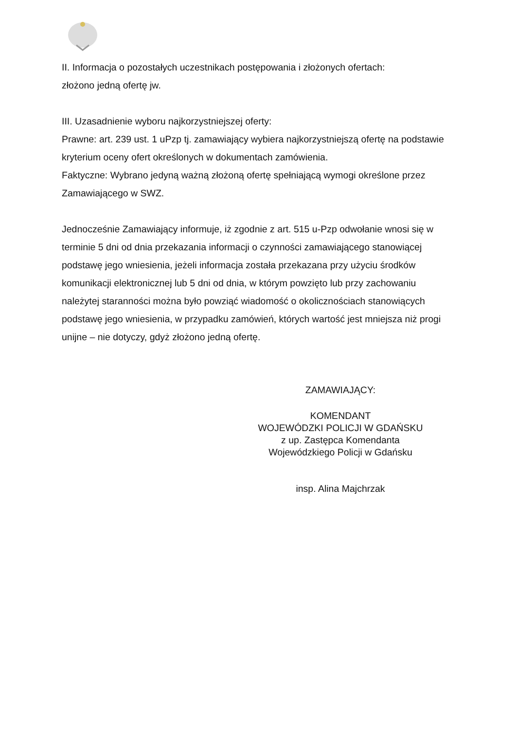II. Informacja o pozostałych uczestnikach postępowania i złożonych ofertach:
złożono jedną ofertę jw.
III. Uzasadnienie wyboru najkorzystniejszej oferty:
Prawne: art. 239 ust. 1 uPzp tj. zamawiający wybiera najkorzystniejszą ofertę na podstawie kryterium oceny ofert określonych w dokumentach zamówienia.
Faktyczne: Wybrano jedyną ważną złożoną ofertę spełniającą wymogi określone przez Zamawiającego w SWZ.
Jednocześnie Zamawiający informuje, iż zgodnie z art. 515 u-Pzp odwołanie wnosi się w terminie 5 dni od dnia przekazania informacji o czynności zamawiającego stanowiącej podstawę jego wniesienia, jeżeli informacja została przekazana przy użyciu środków komunikacji elektronicznej lub 5 dni od dnia, w którym powzięto lub przy zachowaniu należytej staranności można było powziąć wiadomość o okolicznościach stanowiących podstawę jego wniesienia, w przypadku zamówień, których wartość jest mniejsza niż progi unijne – nie dotyczy, gdyż złożono jedną ofertę.
ZAMAWIAJĄCY:
KOMENDANT
WOJEWÓDZKI POLICJI W GDAŃSKU
z up. Zastępca Komendanta
Wojewódzkiego Policji w Gdańsku
insp. Alina Majchrzak